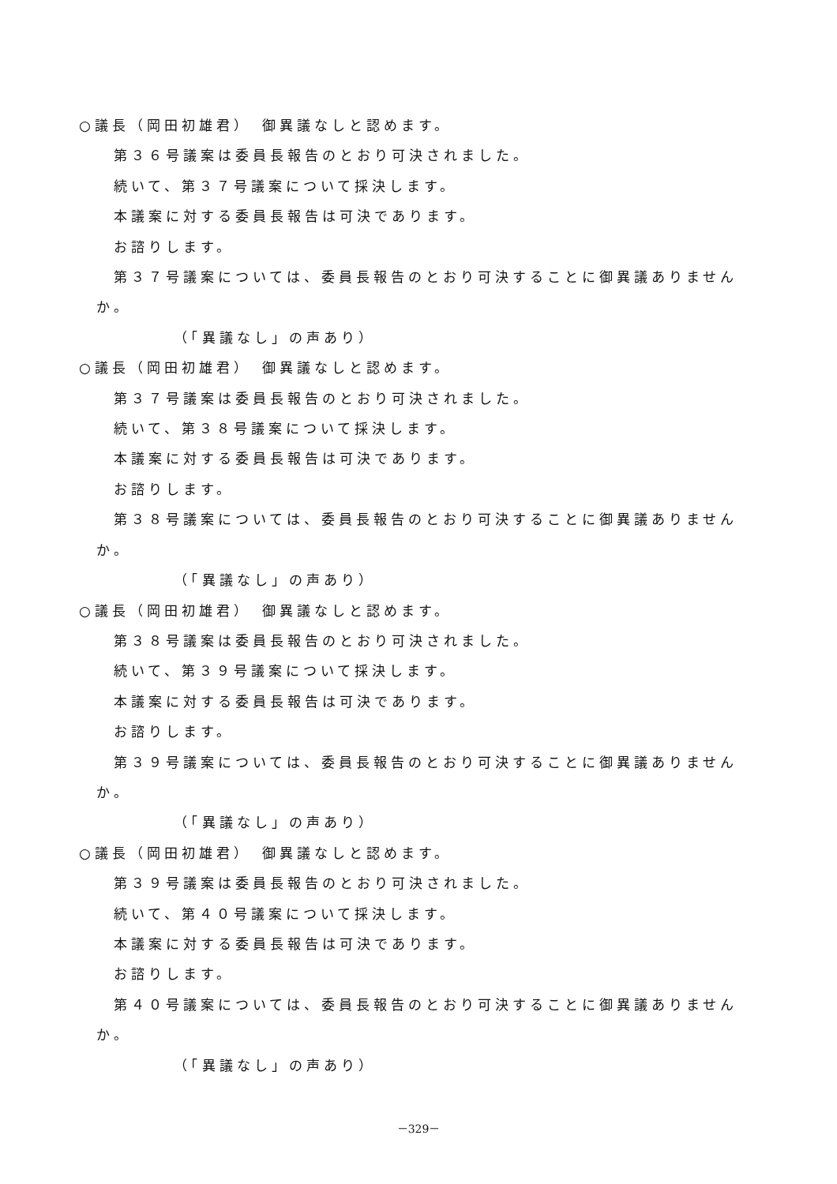○議長（岡田初雄君）　御異議なしと認めます。
第３６号議案は委員長報告のとおり可決されました。
続いて、第３７号議案について採決します。
本議案に対する委員長報告は可決であります。
お諮りします。
第３７号議案については、委員長報告のとおり可決することに御異議ありません
か。
（「異議なし」の声あり）
○議長（岡田初雄君）　御異議なしと認めます。
第３７号議案は委員長報告のとおり可決されました。
続いて、第３８号議案について採決します。
本議案に対する委員長報告は可決であります。
お諮りします。
第３８号議案については、委員長報告のとおり可決することに御異議ありません
か。
（「異議なし」の声あり）
○議長（岡田初雄君）　御異議なしと認めます。
第３８号議案は委員長報告のとおり可決されました。
続いて、第３９号議案について採決します。
本議案に対する委員長報告は可決であります。
お諮りします。
第３９号議案については、委員長報告のとおり可決することに御異議ありません
か。
（「異議なし」の声あり）
○議長（岡田初雄君）　御異議なしと認めます。
第３９号議案は委員長報告のとおり可決されました。
続いて、第４０号議案について採決します。
本議案に対する委員長報告は可決であります。
お諮りします。
第４０号議案については、委員長報告のとおり可決することに御異議ありません
か。
（「異議なし」の声あり）
－329－